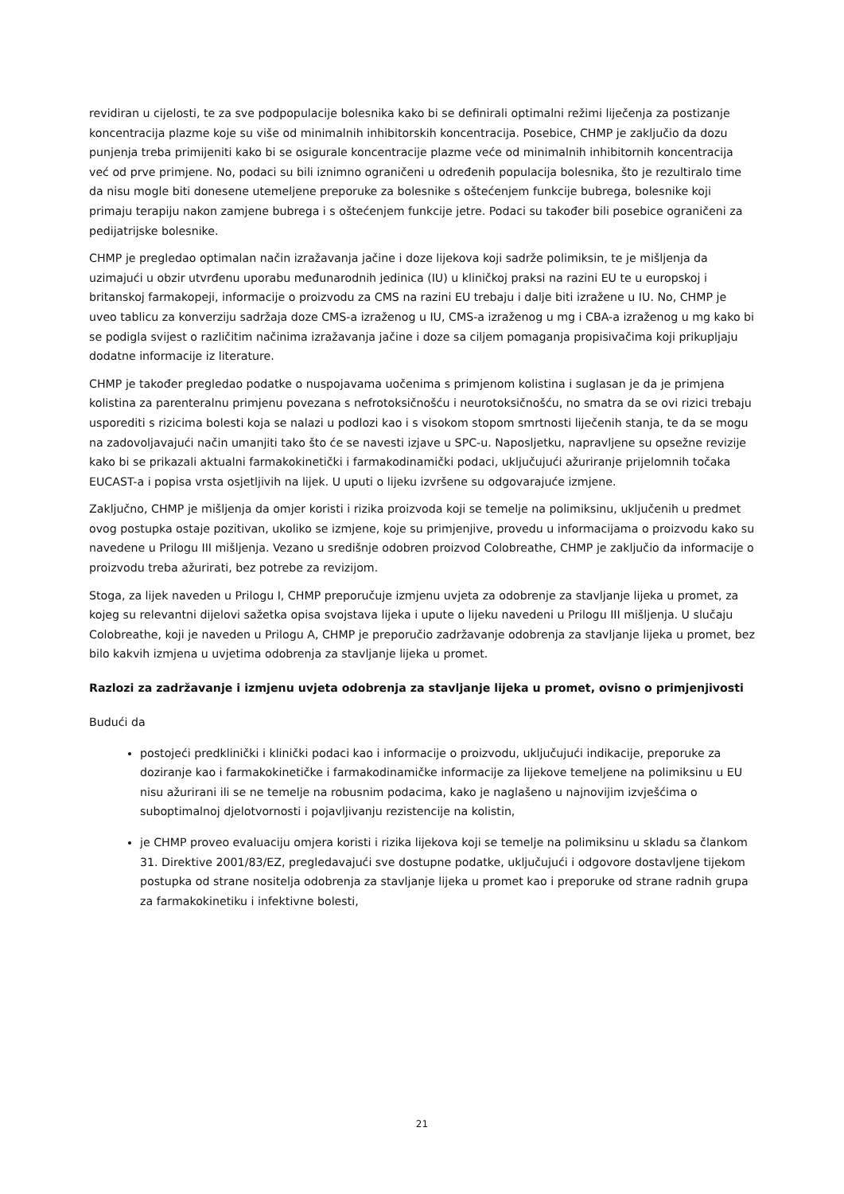revidiran u cijelosti, te za sve podpopulacije bolesnika kako bi se definirali optimalni režimi liječenja za postizanje koncentracija plazme koje su više od minimalnih inhibitorskih koncentracija. Posebice, CHMP je zaključio da dozu punjenja treba primijeniti kako bi se osigurale koncentracije plazme veće od minimalnih inhibitornih koncentracija već od prve primjene. No, podaci su bili iznimno ograničeni u određenih populacija bolesnika, što je rezultiralo time da nisu mogle biti donesene utemeljene preporuke za bolesnike s oštećenjem funkcije bubrega, bolesnike koji primaju terapiju nakon zamjene bubrega i s oštećenjem funkcije jetre. Podaci su također bili posebice ograničeni za pedijatrijske bolesnike.
CHMP je pregledao optimalan način izražavanja jačine i doze lijekova koji sadrže polimiksin, te je mišljenja da uzimajući u obzir utvrđenu uporabu međunarodnih jedinica (IU) u kliničkoj praksi na razini EU te u europskoj i britanskoj farmakopeji, informacije o proizvodu za CMS na razini EU trebaju i dalje biti izražene u IU. No, CHMP je uveo tablicu za konverziju sadržaja doze CMS-a izraženog u IU, CMS-a izraženog u mg i CBA-a izraženog u mg kako bi se podigla svijest o različitim načinima izražavanja jačine i doze sa ciljem pomaganja propisivačima koji prikupljaju dodatne informacije iz literature.
CHMP je također pregledao podatke o nuspojavama uočenima s primjenom kolistina i suglasan je da je primjena kolistina za parenteralnu primjenu povezana s nefrotoksičnošću i neurotoksičnošću, no smatra da se ovi rizici trebaju usporediti s rizicima bolesti koja se nalazi u podlozi kao i s visokom stopom smrtnosti liječenih stanja, te da se mogu na zadovoljavajući način umanjiti tako što će se navesti izjave u SPC-u. Naposljetku, napravljene su opsežne revizije kako bi se prikazali aktualni farmakokinetički i farmakodinamički podaci, uključujući ažuriranje prijelomnih točaka EUCAST-a i popisa vrsta osjetljivih na lijek. U uputi o lijeku izvršene su odgovarajuće izmjene.
Zaključno, CHMP je mišljenja da omjer koristi i rizika proizvoda koji se temelje na polimiksinu, uključenih u predmet ovog postupka ostaje pozitivan, ukoliko se izmjene, koje su primjenjive, provedu u informacijama o proizvodu kako su navedene u Prilogu III mišljenja. Vezano u središnje odobren proizvod Colobreathe, CHMP je zaključio da informacije o proizvodu treba ažurirati, bez potrebe za revizijom.
Stoga, za lijek naveden u Prilogu I, CHMP preporučuje izmjenu uvjeta za odobrenje za stavljanje lijeka u promet, za kojeg su relevantni dijelovi sažetka opisa svojstava lijeka i upute o lijeku navedeni u Prilogu III mišljenja. U slučaju Colobreathe, koji je naveden u Prilogu A, CHMP je preporučio zadržavanje odobrenja za stavljanje lijeka u promet, bez bilo kakvih izmjena u uvjetima odobrenja za stavljanje lijeka u promet.
Razlozi za zadržavanje i izmjenu uvjeta odobrenja za stavljanje lijeka u promet, ovisno o primjenjivosti
Budući da
postojeći predklinički i klinički podaci kao i informacije o proizvodu, uključujući indikacije, preporuke za doziranje kao i farmakokinetičke i farmakodinamičke informacije za lijekove temeljene na polimiksinu u EU nisu ažurirani ili se ne temelje na robusnim podacima, kako je naglašeno u najnovijim izvješćima o suboptimalnoj djelotvornosti i pojavljivanju rezistencije na kolistin,
je CHMP proveo evaluaciju omjera koristi i rizika lijekova koji se temelje na polimiksinu u skladu sa člankom 31. Direktive 2001/83/EZ, pregledavajući sve dostupne podatke, uključujući i odgovore dostavljene tijekom postupka od strane nositelja odobrenja za stavljanje lijeka u promet kao i preporuke od strane radnih grupa za farmakokinetiku i infektivne bolesti,
21